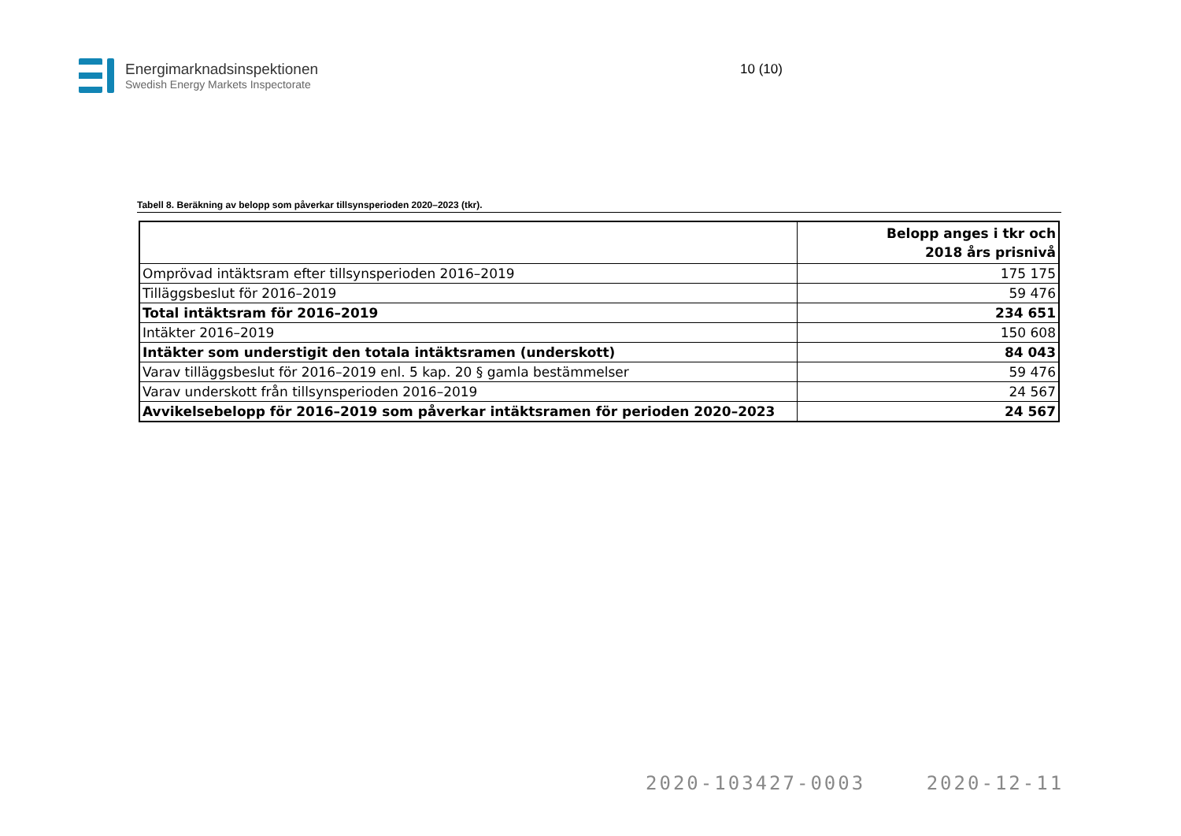Energimarknadsinspektionen
Swedish Energy Markets Inspectorate
10 (10)
Tabell 8. Beräkning av belopp som påverkar tillsynsperioden 2020–2023 (tkr).
| | Belopp anges i tkr och 2018 års prisnivå |
| --- | --- |
| Omprövad intäktsram efter tillsynsperioden 2016–2019 | 175 175 |
| Tilläggsbeslut för 2016–2019 | 59 476 |
| Total intäktsram för 2016–2019 | 234 651 |
| Intäkter 2016–2019 | 150 608 |
| Intäkter som understigit den totala intäktsramen (underskott) | 84 043 |
| Varav tilläggsbeslut för 2016–2019 enl. 5 kap. 20 § gamla bestämmelser | 59 476 |
| Varav underskott från tillsynsperioden 2016–2019 | 24 567 |
| Avvikelsebelopp för 2016–2019 som påverkar intäktsramen för perioden 2020–2023 | 24 567 |
2020-103427-0003 2020-12-11